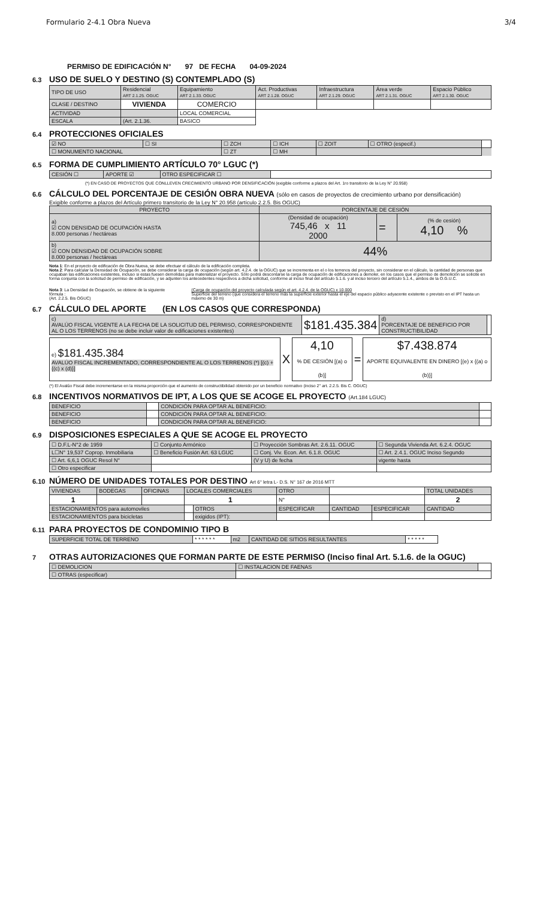Formulario 2-4.1 Obra Nueva 3/4
PERMISO DE EDIFICACIÓN N° 97 DE FECHA 04-09-2024
6.3 USO DE SUELO Y DESTINO (S) CONTEMPLADO (S)
| TIPO DE USO | Residencial ART 2.1.25. OGUC | Equipamiento ART 2.1.33. OGUC | Act. Productivas ART 2.1.28. OGUC | Infraestructura ART 2.1.29. OGUC | Área verde ART 2.1.31. OGUC | Espacio Público ART 2.1.30. OGUC |
| CLASE / DESTINO | VIVIENDA | COMERCIO | | | | |
| ACTIVIDAD | | LOCAL COMERCIAL | | | | |
| ESCALA | (Art. 2.1.36. | BASICO | | | | |
6.4 PROTECCIONES OFICIALES
| ☑ NO | ☐ SI | ☐ ZCH | ☐ ICH | ☐ ZOIT | ☐ OTRO (especif.) | |
| ☐ MONUMENTO NACIONAL | | ☐ ZT | ☐ MH | | | |
6.5 FORMA DE CUMPLIMIENTO ARTÍCULO 70° LGUC (*)
| CESIÓN ☐ | APORTE ☑ | OTRO ESPECIFICAR ☐ | |
(*) EN CASO DE PROYECTOS QUE CONLLEVEN CRECIMIENTO URBANO POR DENSIFICACIÓN (exigible conforme a plazos del Art. 1ro transitorio de la Ley N° 20.958)
6.6 CÁLCULO DEL PORCENTAJE DE CESIÓN OBRA NUEVA (sólo en casos de proyectos de crecimiento urbano por densificación)
Exigible conforme a plazos del Artículo primero transitorio de la Ley N° 20.958 (artículo 2.2.5. Bis OGUC)
| PROYECTO | PORCENTAJE DE CESIÓN | | |
| --- | --- | --- | --- |
| a) ☑ CON DENSIDAD DE OCUPACIÓN HASTA 8.000 personas / hectáreas | (Densidad de ocupación) 745,46 x 11 2000 | = | (% de cesión) 4,10 % |
| b) ☑ CON DENSIDAD DE OCUPACIÓN SOBRE 8.000 personas / hectáreas | 44% | | |
Nota 1: En el proyecto de edificación de Obra Nueva, se debe efectuar el cálculo de la edificación completa.
Nota 2: Para calcular la Densidad de Ocupación, se debe considerar la carga de ocupación (según art. 4.2.4. de la OGUC) que se incrementa en el o los terrenos del proyecto, sin considerar en el cálculo, la cantidad de personas que ocupaban las edificaciones existentes, incluso si estas fuesen demolidas para materializar el proyecto. Sólo podrá descontarse la carga de ocupación de edificaciones a demoler, en los casos que el permiso de demolición se solicite en forma conjunta con la solicitud de permiso de edificación, y se adjunten los antecedentes respectivos a dicha solicitud, conforme al inciso final del artículo 5.1.6. y al inciso tercero del artículo 5.1.4., ambos de la O.G.U.C.
Nota 3: La Densidad de Ocupación, se obtiene de la siguiente fórmula :
(Art. 2.2.5. Bis OGUC) (Carga de ocupación del proyecto calculada según el art. 4.2.4. de la OGUC) x 10.000
Superficie del terreno (que considera el terreno más la superficie exterior hasta el eje del espacio público adyacente existente o previsto en el IPT hasta un máximo de 30 m)
6.7 CÁLCULO DEL APORTE (EN LOS CASOS QUE CORRESPONDA)
| c) AVALÚO FISCAL VIGENTE A LA FECHA DE LA SOLICITUD DEL PERMISO, CORRESPONDIENTE AL O LOS TERRENOS (no se debe incluir valor de edificaciones existentes) | $181.435.384 | d) PORCENTAJE DE BENEFICIO POR CONSTRUCTIBILIDAD | |
| e) $181.435.384 AVALÚO FISCAL INCREMENTADO, CORRESPONDIENTE AL O LOS TERRENOS (*) [(c) + {(c) x (d)}] | X | 4,10 % DE CESIÓN [(a) o (b)] | = | $7.438.874 APORTE EQUIVALENTE EN DINERO [(e) x {(a) o (b)}] |
(*) El Avalúo Fiscal debe incrementarse en la misma proporción que el aumento de constructibilidad obtenido por un beneficio normativo (inciso 2° art. 2.2.5. Bis C. OGUC)
6.8 INCENTIVOS NORMATIVOS DE IPT, A LOS QUE SE ACOGE EL PROYECTO (Art.184 LGUC)
| BENEFICIO | | CONDICIÓN PARA OPTAR AL BENEFICIO: | |
| BENEFICIO | | CONDICIÓN PARA OPTAR AL BENEFICIO: | |
| BENEFICIO | | CONDICIÓN PARA OPTAR AL BENEFICIO: | |
6.9 DISPOSICIONES ESPECIALES A QUE SE ACOGE EL PROYECTO
| ☐ D.F.L-N°2 de 1959 | ☐ Conjunto Armónico | ☐ Proyección Sombras Art. 2.6.11. OGUC | ☐ Segunda Vivienda Art. 6.2.4. OGUC |
| L☐N° 19,537 Coprop. Inmobiliaria | ☐ Beneficio Fusión Art. 63 LGUC | ☐ Conj. Viv. Econ. Art. 6.1.8. OGUC | ☐ Art. 2.4.1. OGUC Inciso Segundo |
| ☐ Art. 6,6,1 OGUC Resol N° | | (V y U) de fecha | vigente hasta |
| ☐ Otro especificar | | | |
6.10 NÚMERO DE UNIDADES TOTALES POR DESTINO Art 6° letra L- D.S. N° 167 de 2016 MTT
| VIVIENDAS | BODEGAS | OFICINAS | LOCALES COMERCIALES | | OTRO | | | TOTAL UNIDADES |
| 1 | | | 1 | | N° | | | 2 |
| ESTACIONAMIENTOS para automoviles | | | | OTROS | ESPECIFICAR | CANTIDAD | ESPECIFICAR | CANTIDAD |
| ESTACIONAMIENTOS para bicicletas | | | | exigidos (IPT): | | | | |
6.11 PARA PROYECTOS DE CONDOMINIO TIPO B
| SUPERFICIE TOTAL DE TERRENO | * * * * * * | m2 | CANTIDAD DE SITIOS RESULTANTES | * * * * * |
7 OTRAS AUTORIZACIONES QUE FORMAN PARTE DE ESTE PERMISO (Inciso final Art. 5.1.6. de la OGUC)
| ☐ DEMOLICION | ☐ INSTALACION DE FAENAS | |
| ☐ OTRAS (especificar) | | |